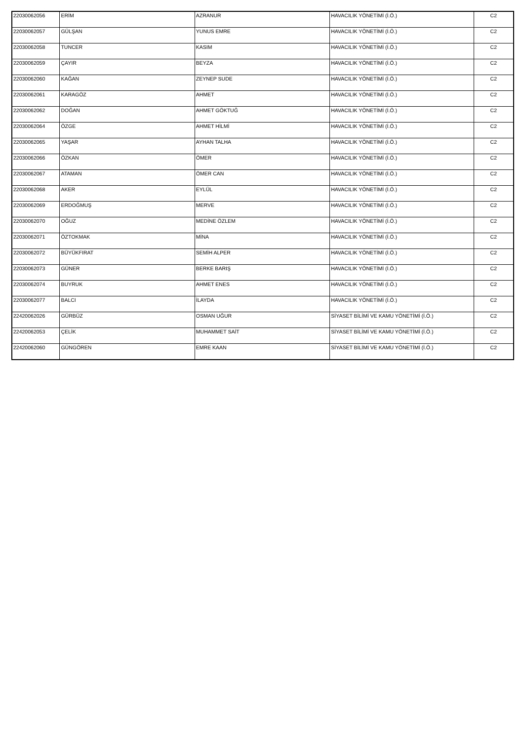| 22030062056 | ERİM | AZRANUR | HAVACILIK YÖNETİMİ (İ.Ö.) | C2 |
| 22030062057 | GÜLŞAN | YUNUS EMRE | HAVACILIK YÖNETİMİ (İ.Ö.) | C2 |
| 22030062058 | TUNCER | KASIM | HAVACILIK YÖNETİMİ (İ.Ö.) | C2 |
| 22030062059 | ÇAYIR | BEYZA | HAVACILIK YÖNETİMİ (İ.Ö.) | C2 |
| 22030062060 | KAĞAN | ZEYNEP SUDE | HAVACILIK YÖNETİMİ (İ.Ö.) | C2 |
| 22030062061 | KARAGÖZ | AHMET | HAVACILIK YÖNETİMİ (İ.Ö.) | C2 |
| 22030062062 | DOĞAN | AHMET GÖKTUĞ | HAVACILIK YÖNETİMİ (İ.Ö.) | C2 |
| 22030062064 | ÖZGE | AHMET HİLMİ | HAVACILIK YÖNETİMİ (İ.Ö.) | C2 |
| 22030062065 | YAŞAR | AYHAN TALHA | HAVACILIK YÖNETİMİ (İ.Ö.) | C2 |
| 22030062066 | ÖZKAN | ÖMER | HAVACILIK YÖNETİMİ (İ.Ö.) | C2 |
| 22030062067 | ATAMAN | ÖMER CAN | HAVACILIK YÖNETİMİ (İ.Ö.) | C2 |
| 22030062068 | AKER | EYLÜL | HAVACILIK YÖNETİMİ (İ.Ö.) | C2 |
| 22030062069 | ERDOĞMUŞ | MERVE | HAVACILIK YÖNETİMİ (İ.Ö.) | C2 |
| 22030062070 | OĞUZ | MEDİNE ÖZLEM | HAVACILIK YÖNETİMİ (İ.Ö.) | C2 |
| 22030062071 | ÖZTOKMAK | MİNA | HAVACILIK YÖNETİMİ (İ.Ö.) | C2 |
| 22030062072 | BÜYÜKFIRAT | SEMİH ALPER | HAVACILIK YÖNETİMİ (İ.Ö.) | C2 |
| 22030062073 | GÜNER | BERKE BARIŞ | HAVACILIK YÖNETİMİ (İ.Ö.) | C2 |
| 22030062074 | BUYRUK | AHMET ENES | HAVACILIK YÖNETİMİ (İ.Ö.) | C2 |
| 22030062077 | BALCI | İLAYDA | HAVACILIK YÖNETİMİ (İ.Ö.) | C2 |
| 22420062026 | GÜRBÜZ | OSMAN UĞUR | SİYASET BİLİMİ VE KAMU YÖNETİMİ (İ.Ö.) | C2 |
| 22420062053 | ÇELİK | MUHAMMET SAİT | SİYASET BİLİMİ VE KAMU YÖNETİMİ (İ.Ö.) | C2 |
| 22420062060 | GÜNGÖREN | EMRE KAAN | SİYASET BİLİMİ VE KAMU YÖNETİMİ (İ.Ö.) | C2 |